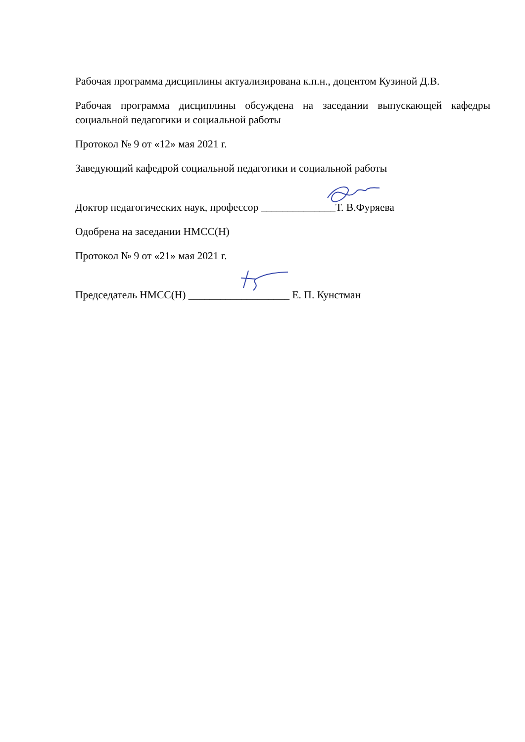Рабочая программа дисциплины актуализирована к.п.н., доцентом Кузиной Д.В.
Рабочая программа дисциплины обсуждена на заседании выпускающей кафедры социальной педагогики и социальной работы
Протокол № 9 от «12» мая 2021 г.
Заведующий кафедрой социальной педагогики и социальной работы
Доктор педагогических наук, профессор ______________Т. В.Фуряева
Одобрена на заседании НМСС(Н)
Протокол № 9 от «21» мая 2021 г.
Председатель НМСС(Н) ___________________ Е. П. Кунстман